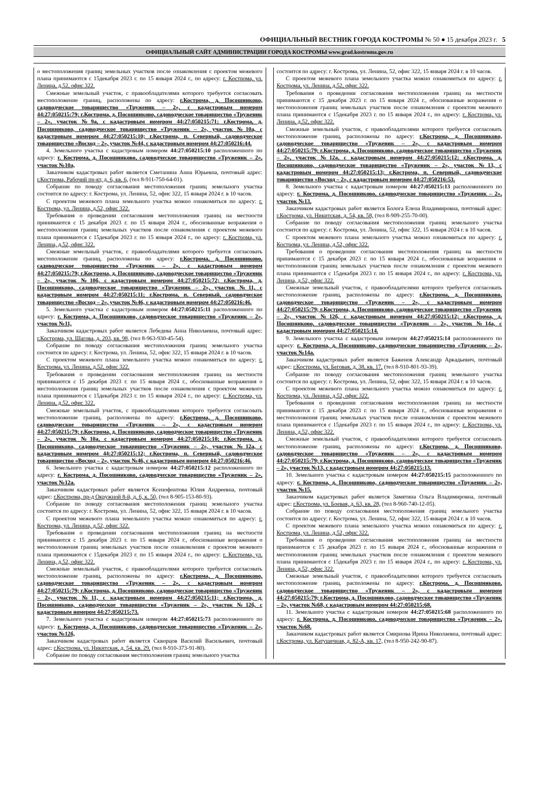ОФИЦИАЛЬНЫЙ ВЕСТНИК ГОРОДА КОСТРОМЫ № 50 ● 15 декабря 2023 г. 5
ОФИЦИАЛЬНЫЙ САЙТ АДМИНИСТРАЦИИ ГОРОДА КОСТРОМЫ www.grad.kostroma.gov.ru
о местоположения границ земельных участков после ознакомления с проектом межевого плана принимаются с 15декабря 2023 г. по 15 января 2024 г., по адресу: г. Кострома, ул. Ленина, д.52, офис 322.
Смежные земельный участок, с правообладателями которого требуется согласовать местоположение границ, расположены по адресу: г.Кострома, д. Посошниково, садоводческое товарищество «Труженик – 2», с кадастровым номером 44:27:050215:79; г.Кострома, д. Посошниково, садоводческое товарищество «Труженик – 2», участок №9а, с кадастровым номером 44:27:050215:71; г.Кострома, д. Посошниково, садоводческое товарищество «Труженик – 2», участок №10а, с кадастровым номером 44:27:050215:10; г.Кострома, п. Северный, садоводческое товарищество «Восход – 2», участок №44, с кадастровым номером 44:27:050216:44.
4. Земельного участка с кадастровым номером 44:27:050215:10 расположенного по адресу: г. Кострома, д. Посошниково, садоводческое товарищество «Труженик – 2», участок №10а,
Заказчиком кадастровых работ является Сметанина Анна Юрьевна, почтовый адрес: г.Кострома, Рабочий пр-кт, д. 6, кв. 6, (тел 8-911-750-64-01).
Собрание по поводу согласования местоположения границ земельного участка состоится по адресу: г. Кострома, ул. Ленина, 52, офис 322, 15 января 2024 г. в 10 часов.
С проектом межевого плана земельного участка можно ознакомиться по адресу: г. Кострома, ул. Ленина, д.52, офис 322.
Требования о проведении согласования местоположения границ на местности принимаются с 15 декабря 2023 г. по 15 января 2024 г., обоснованные возражения о местоположения границ земельных участков после ознакомления с проектом межевого плана принимаются с 15декабря 2023 г. по 15 января 2024 г., по адресу: г. Кострома, ул. Ленина, д.52, офис 322.
Смежные земельный участок, с правообладателями которого требуется согласовать местоположение границ, расположены по адресу: г.Кострома, д. Посошниково, садоводческое товарищество «Труженик – 2», с кадастровым номером 44:27:050215:79; г.Кострома, д. Посошниково, садоводческое товарищество «Труженик – 2», участок №10б, с кадастровым номером 44:27:050215:72; г.Кострома, д. Посошниково, садоводческое товарищество «Труженик – 2», участок №11, с кадастровым номером 44:27:050215:11; г.Кострома, п. Северный, садоводческое товарищество «Восход – 2», участок №46, с кадастровым номером 44:27:050216:46.
5. Земельного участка с кадастровым номером 44:27:050215:11 расположенного по адресу: г. Кострома, д. Посошниково, садоводческое товарищество «Труженик – 2», участок №11,
Заказчиком кадастровых работ является Лебедева Анна Николаевна, почтовый адрес: г.Кострома, ул. Шагова, д. 203, кв. 98, (тел 8-963-930-45-54).
Собрание по поводу согласования местоположения границ земельного участка состоится по адресу: г. Кострома, ул. Ленина, 52, офис 322, 15 января 2024 г. в 10 часов.
С проектом межевого плана земельного участка можно ознакомиться по адресу: г. Кострома, ул. Ленина, д.52, офис 322.
Требования о проведении согласования местоположения границ на местности принимаются с 15 декабря 2023 г. по 15 января 2024 г., обоснованные возражения о местоположения границ земельных участков после ознакомления с проектом межевого плана принимаются с 15декабря 2023 г. по 15 января 2024 г., по адресу: г. Кострома, ул. Ленина, д.52, офис 322.
Смежные земельный участок, с правообладателями которого требуется согласовать местоположение границ, расположены по адресу: г.Кострома, д. Посошниково, садоводческое товарищество «Труженик – 2», с кадастровым номером 44:27:050215:79; г.Кострома, д. Посошниково, садоводческое товарищество «Труженик – 2», участок №10а, с кадастровым номером 44:27:050215:10; г.Кострома, д. Посошниково, садоводческое товарищество «Труженик – 2», участок №12а, с кадастровым номером 44:27:050215:12; г.Кострома, п. Северный, садоводческое товарищество «Восход – 2», участок №46, с кадастровым номером 44:27:050216:46.
6. Земельного участка с кадастровым номером 44:27:050215:12 расположенного по адресу: г. Кострома, д. Посошниково, садоводческое товарищество «Труженик – 2», участок №12а.
Заказчиком кадастровых работ является Ксенофонтова Юлия Андреевна, почтовый адрес: г.Кострома, пр-д Окружной 8-й, д. 6, к. 50, (тел 8-905-153-80-93).
Собрание по поводу согласования местоположения границ земельного участка состоится по адресу: г. Кострома, ул. Ленина, 52, офис 322, 15 января 2024 г. в 10 часов.
С проектом межевого плана земельного участка можно ознакомиться по адресу: г. Кострома, ул. Ленина, д.52, офис 322.
Требования о проведении согласования местоположения границ на местности принимаются с 15 декабря 2023 г. по 15 января 2024 г., обоснованные возражения о местоположения границ земельных участков после ознакомления с проектом межевого плана принимаются с 15декабря 2023 г. по 15 января 2024 г., по адресу: г. Кострома, ул. Ленина, д.52, офис 322.
Смежные земельный участок, с правообладателями которого требуется согласовать местоположение границ, расположены по адресу: г.Кострома, д. Посошниково, садоводческое товарищество «Труженик – 2», с кадастровым номером 44:27:050215:79; г.Кострома, д. Посошниково, садоводческое товарищество «Труженик – 2», участок №11, с кадастровым номером 44:27:050215:11; г.Кострома, д. Посошниково, садоводческое товарищество «Труженик – 2», участок №12б, с кадастровым номером 44:27:050215:73.
7. Земельного участка с кадастровым номером 44:27:050215:73 расположенного по адресу: г. Кострома, д. Посошниково, садоводческое товарищество «Труженик – 2», участок №12б,
Заказчиком кадастровых работ является Скворцов Василий Васильевич, почтовый адрес: г.Кострома, ул. Никитская, д. 54, кв. 29, (тел 8-910-373-91-80).
Собрание по поводу согласования местоположения границ земельного участка
состоится по адресу: г. Кострома, ул. Ленина, 52, офис 322, 15 января 2024 г. в 10 часов.
С проектом межевого плана земельного участка можно ознакомиться по адресу: г. Кострома, ул. Ленина, д.52, офис 322.
Требования о проведении согласования местоположения границ на местности принимаются с 15 декабря 2023 г. по 15 января 2024 г., обоснованные возражения о местоположения границ земельных участков после ознакомления с проектом межевого плана принимаются с 15декабря 2023 г. по 15 января 2024 г., по адресу: г. Кострома, ул. Ленина, д.52, офис 322.
Смежные земельный участок, с правообладателями которого требуется согласовать местоположение границ, расположены по адресу: г.Кострома, д. Посошниково, садоводческое товарищество «Труженик – 2», с кадастровым номером 44:27:050215:79; г.Кострома, д. Посошниково, садоводческое товарищество «Труженик – 2», участок №12а, с кадастровым номером 44:27:050215:12; г.Кострома, д. Посошниково, садоводческое товарищество «Труженик – 2», участок №13, с кадастровым номером 44:27:050215:13; г.Кострома, п. Северный, садоводческое товарищество «Восход – 2», с кадастровым номером 44:27:050216:53.
8. Земельного участка с кадастровым номером 44:27:050215:13 расположенного по адресу: г. Кострома, д. Посошниково, садоводческое товарищество «Труженик – 2», участок №13.
Заказчиком кадастровых работ является Болога Елена Владимировна, почтовый адрес: г.Кострома, ул. Никитская, д. 54, кв. 58, (тел 8-909-255-70-00).
Собрание по поводу согласования местоположения границ земельного участка состоится по адресу: г. Кострома, ул. Ленина, 52, офис 322, 15 января 2024 г. в 10 часов.
С проектом межевого плана земельного участка можно ознакомиться по адресу: г. Кострома, ул. Ленина, д.52, офис 322.
Требования о проведении согласования местоположения границ на местности принимаются с 15 декабря 2023 г. по 15 января 2024 г., обоснованные возражения о местоположения границ земельных участков после ознакомления с проектом межевого плана принимаются с 15декабря 2023 г. по 15 января 2024 г., по адресу: г. Кострома, ул. Ленина, д.52, офис 322.
Смежные земельный участок, с правообладателями которого требуется согласовать местоположение границ, расположены по адресу: г.Кострома, д. Посошниково, садоводческое товарищество «Труженик – 2», с кадастровым номером 44:27:050215:79; г.Кострома, д. Посошниково, садоводческое товарищество «Труженик – 2», участок №12б, с кадастровым номером 44:27:050215:12; г.Кострома, д. Посошниково, садоводческое товарищество «Труженик – 2», участок №14а, с кадастровым номером 44:27:050215:14.
9. Земельного участка с кадастровым номером 44:27:050215:14 расположенного по адресу: г. Кострома, д. Посошниково, садоводческое товарищество «Труженик – 2», участок №14а.
Заказчиком кадастровых работ является Баженов Александр Аркадьевич, почтовый адрес: г.Кострома, ул. Беговая, д. 38, кв. 17, (тел 8-910-801-93-39).
Собрание по поводу согласования местоположения границ земельного участка состоится по адресу: г. Кострома, ул. Ленина, 52, офис 322, 15 января 2024 г. в 10 часов.
С проектом межевого плана земельного участка можно ознакомиться по адресу: г. Кострома, ул. Ленина, д.52, офис 322.
Требования о проведении согласования местоположения границ на местности принимаются с 15 декабря 2023 г. по 15 января 2024 г., обоснованные возражения о местоположения границ земельных участков после ознакомления с проектом межевого плана принимаются с 15декабря 2023 г. по 15 января 2024 г., по адресу: г. Кострома, ул. Ленина, д.52, офис 322.
Смежные земельный участок, с правообладателями которого требуется согласовать местоположение границ, расположены по адресу: г.Кострома, д. Посошниково, садоводческое товарищество «Труженик – 2», с кадастровым номером 44:27:050215:79; г.Кострома, д. Посошниково, садоводческое товарищество «Труженик – 2», участок №13, с кадастровым номером 44:27:050215:13.
10. Земельного участка с кадастровым номером 44:27:050215:15 расположенного по адресу: г. Кострома, д. Посошниково, садоводческое товарищество «Труженик – 2», участок №15.
Заказчиком кадастровых работ является Замятина Ольга Владимировна, почтовый адрес: г.Кострома, ул. Боевая, д. 63, кв. 28, (тел 8-960-740-12-05).
Собрание по поводу согласования местоположения границ земельного участка состоится по адресу: г. Кострома, ул. Ленина, 52, офис 322, 15 января 2024 г. в 10 часов.
С проектом межевого плана земельного участка можно ознакомиться по адресу: г. Кострома, ул. Ленина, д.52, офис 322.
Требования о проведении согласования местоположения границ на местности принимаются с 15 декабря 2023 г. по 15 января 2024 г., обоснованные возражения о местоположения границ земельных участков после ознакомления с проектом межевого плана принимаются с 15декабря 2023 г. по 15 января 2024 г., по адресу: г. Кострома, ул. Ленина, д.52, офис 322.
Смежные земельный участок, с правообладателями которого требуется согласовать местоположение границ, расположены по адресу: г.Кострома, д. Посошниково, садоводческое товарищество «Труженик – 2», с кадастровым номером 44:27:050215:79; г.Кострома, д. Посошниково, садоводческое товарищество «Труженик – 2», участок №68, с кадастровым номером 44:27:050215:68.
11. Земельного участка с кадастровым номером 44:27:050215:68 расположенного по адресу: г. Кострома, д. Посошниково, садоводческое товарищество «Труженик – 2», участок №68.
Заказчиком кадастровых работ является Смирнова Ирина Николаевна, почтовый адрес: г.Кострома, ул. Катушечная, д. 82-А, кв. 17, (тел 8-950-242-90-87).